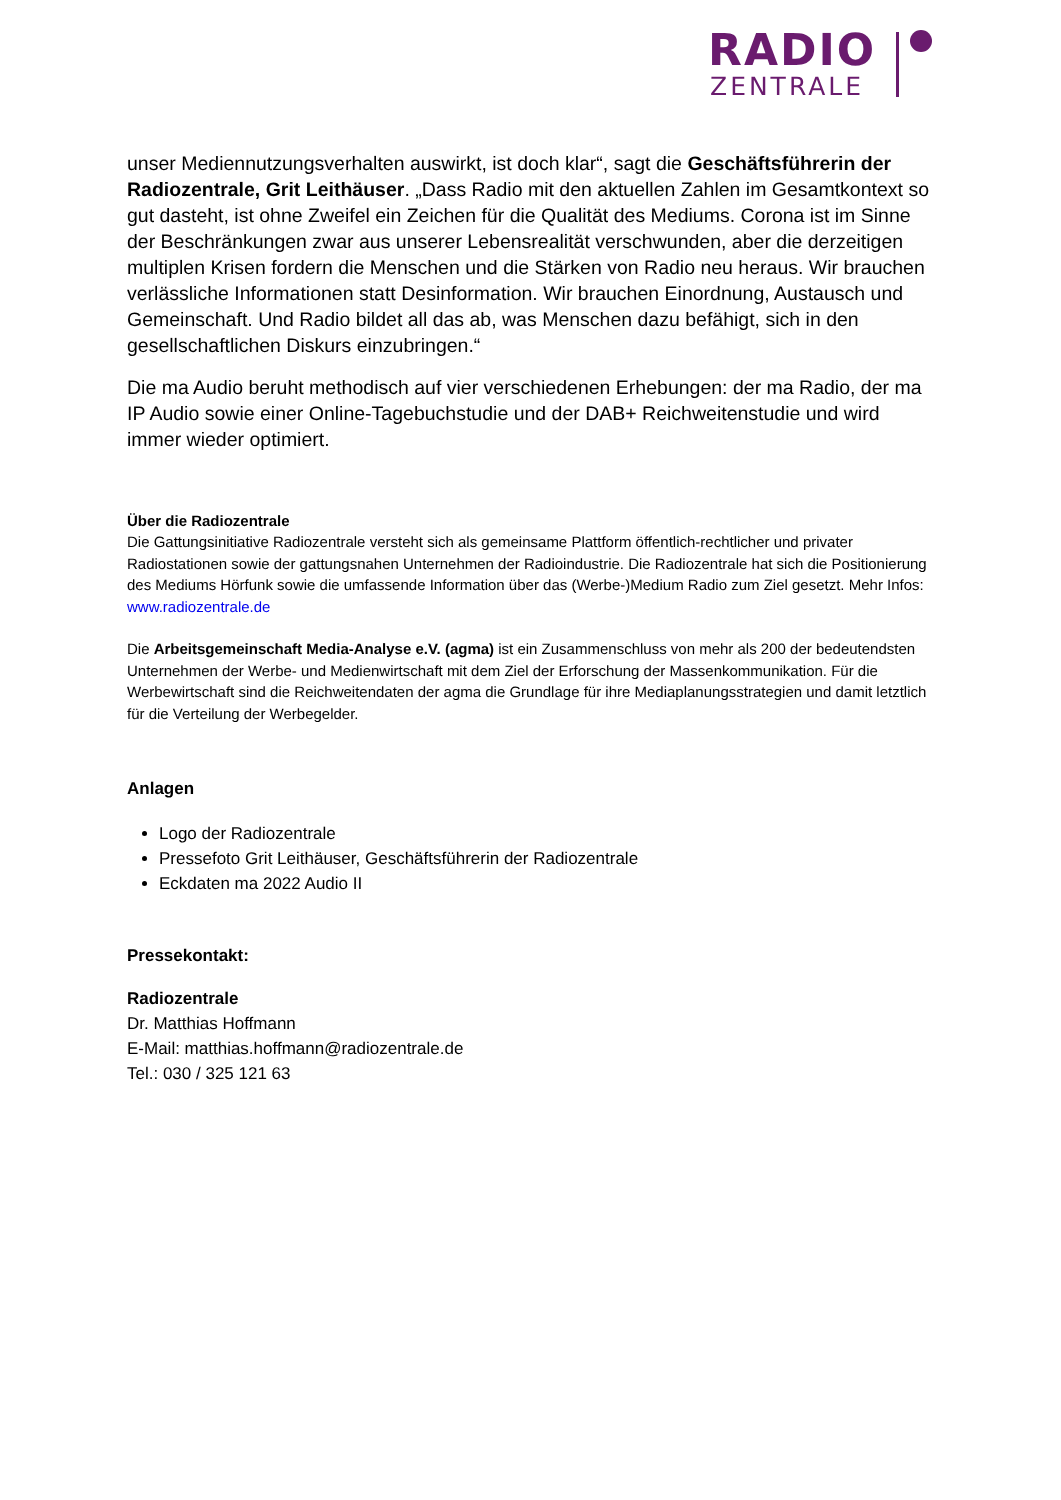RADIO
ZENTRALE
unser Mediennutzungsverhalten auswirkt, ist doch klar“, sagt die Geschäftsführerin der Radiozentrale, Grit Leithäuser. „Dass Radio mit den aktuellen Zahlen im Gesamtkontext so gut dasteht, ist ohne Zweifel ein Zeichen für die Qualität des Mediums. Corona ist im Sinne der Beschränkungen zwar aus unserer Lebensrealität verschwunden, aber die derzeitigen multiplen Krisen fordern die Menschen und die Stärken von Radio neu heraus. Wir brauchen verlässliche Informationen statt Desinformation. Wir brauchen Einordnung, Austausch und Gemeinschaft. Und Radio bildet all das ab, was Menschen dazu befähigt, sich in den gesellschaftlichen Diskurs einzubringen.“
Die ma Audio beruht methodisch auf vier verschiedenen Erhebungen: der ma Radio, der ma IP Audio sowie einer Online-Tagebuchstudie und der DAB+ Reichweitenstudie und wird immer wieder optimiert.
Über die Radiozentrale
Die Gattungsinitiative Radiozentrale versteht sich als gemeinsame Plattform öffentlich-rechtlicher und privater Radiostationen sowie der gattungsnahen Unternehmen der Radioindustrie. Die Radiozentrale hat sich die Positionierung des Mediums Hörfunk sowie die umfassende Information über das (Werbe-)Medium Radio zum Ziel gesetzt. Mehr Infos: www.radiozentrale.de
Die Arbeitsgemeinschaft Media-Analyse e.V. (agma) ist ein Zusammenschluss von mehr als 200 der bedeutendsten Unternehmen der Werbe- und Medienwirtschaft mit dem Ziel der Erforschung der Massenkommunikation. Für die Werbewirtschaft sind die Reichweitendaten der agma die Grundlage für ihre Mediaplanungsstrategien und damit letztlich für die Verteilung der Werbegelder.
Anlagen
Logo der Radiozentrale
Pressefoto Grit Leithäuser, Geschäftsführerin der Radiozentrale
Eckdaten ma 2022 Audio II
Pressekontakt:
Radiozentrale
Dr. Matthias Hoffmann
E-Mail: matthias.hoffmann@radiozentrale.de
Tel.: 030 / 325 121 63